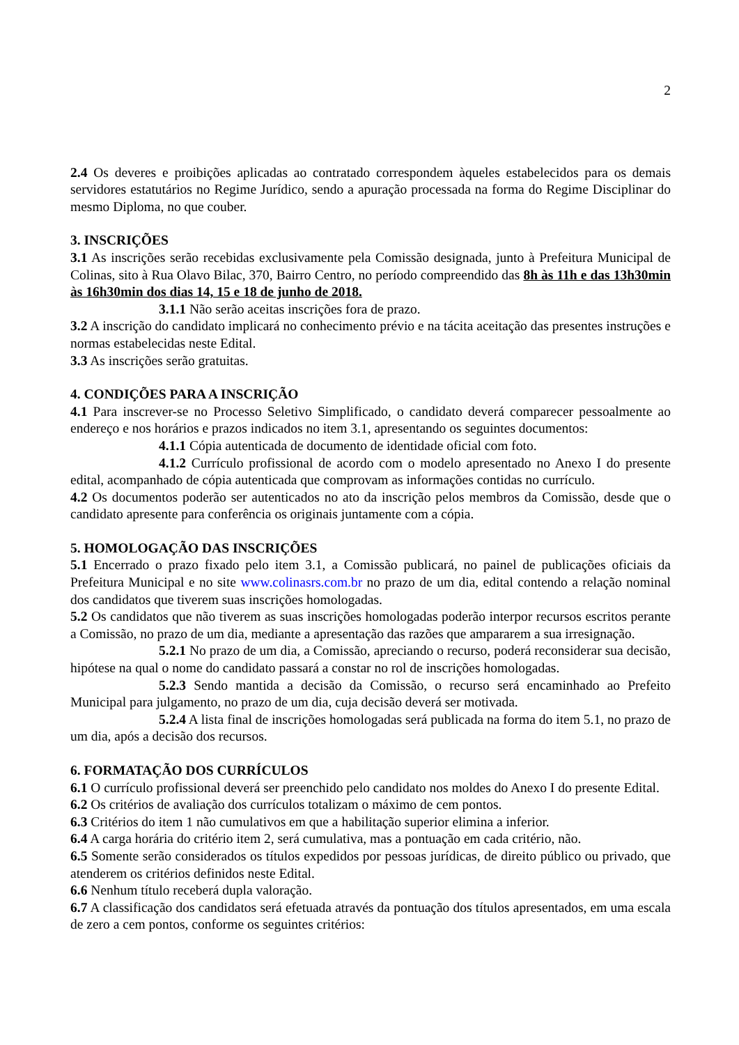2
2.4 Os deveres e proibições aplicadas ao contratado correspondem àqueles estabelecidos para os demais servidores estatutários no Regime Jurídico, sendo a apuração processada na forma do Regime Disciplinar do mesmo Diploma, no que couber.
3. INSCRIÇÕES
3.1 As inscrições serão recebidas exclusivamente pela Comissão designada, junto à Prefeitura Municipal de Colinas, sito à Rua Olavo Bilac, 370, Bairro Centro, no período compreendido das 8h às 11h e das 13h30min às 16h30min dos dias 14, 15 e 18 de junho de 2018.
3.1.1 Não serão aceitas inscrições fora de prazo.
3.2 A inscrição do candidato implicará no conhecimento prévio e na tácita aceitação das presentes instruções e normas estabelecidas neste Edital.
3.3 As inscrições serão gratuitas.
4. CONDIÇÕES PARA A INSCRIÇÃO
4.1 Para inscrever-se no Processo Seletivo Simplificado, o candidato deverá comparecer pessoalmente ao endereço e nos horários e prazos indicados no item 3.1, apresentando os seguintes documentos:
4.1.1 Cópia autenticada de documento de identidade oficial com foto.
4.1.2 Currículo profissional de acordo com o modelo apresentado no Anexo I do presente edital, acompanhado de cópia autenticada que comprovam as informações contidas no currículo.
4.2 Os documentos poderão ser autenticados no ato da inscrição pelos membros da Comissão, desde que o candidato apresente para conferência os originais juntamente com a cópia.
5. HOMOLOGAÇÃO DAS INSCRIÇÕES
5.1 Encerrado o prazo fixado pelo item 3.1, a Comissão publicará, no painel de publicações oficiais da Prefeitura Municipal e no site www.colinasrs.com.br no prazo de um dia, edital contendo a relação nominal dos candidatos que tiverem suas inscrições homologadas.
5.2 Os candidatos que não tiverem as suas inscrições homologadas poderão interpor recursos escritos perante a Comissão, no prazo de um dia, mediante a apresentação das razões que ampararem a sua irresignação.
5.2.1 No prazo de um dia, a Comissão, apreciando o recurso, poderá reconsiderar sua decisão, hipótese na qual o nome do candidato passará a constar no rol de inscrições homologadas.
5.2.3 Sendo mantida a decisão da Comissão, o recurso será encaminhado ao Prefeito Municipal para julgamento, no prazo de um dia, cuja decisão deverá ser motivada.
5.2.4 A lista final de inscrições homologadas será publicada na forma do item 5.1, no prazo de um dia, após a decisão dos recursos.
6. FORMATAÇÃO DOS CURRÍCULOS
6.1 O currículo profissional deverá ser preenchido pelo candidato nos moldes do Anexo I do presente Edital.
6.2 Os critérios de avaliação dos currículos totalizam o máximo de cem pontos.
6.3 Critérios do item 1 não cumulativos em que a habilitação superior elimina a inferior.
6.4 A carga horária do critério item 2, será cumulativa, mas a pontuação em cada critério, não.
6.5 Somente serão considerados os títulos expedidos por pessoas jurídicas, de direito público ou privado, que atenderem os critérios definidos neste Edital.
6.6 Nenhum título receberá dupla valoração.
6.7 A classificação dos candidatos será efetuada através da pontuação dos títulos apresentados, em uma escala de zero a cem pontos, conforme os seguintes critérios: